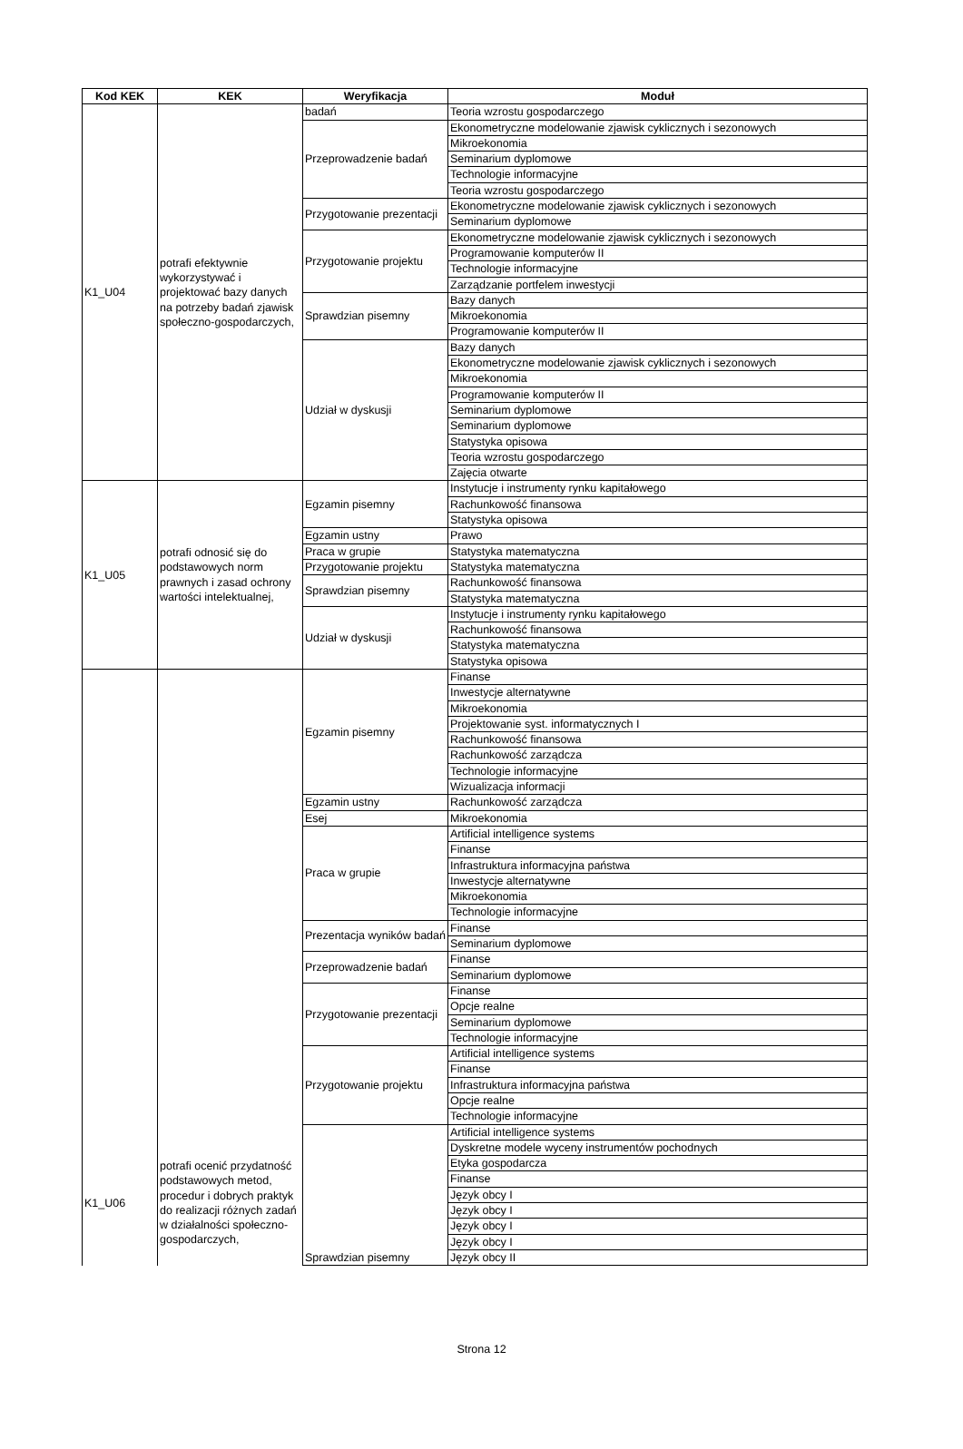| Kod KEK | KEK | Weryfikacja | Moduł |
| --- | --- | --- | --- |
| K1_U04 | potrafi efektywnie wykorzystywać i projektować bazy danych na potrzeby badań zjawisk społeczno-gospodarczych, | badań | Teoria wzrostu gospodarczego |
| | | Przeprowadzenie badań | Ekonometryczne modelowanie zjawisk cyklicznych i sezonowych |
| | | | Mikroekonomia |
| | | | Seminarium dyplomowe |
| | | | Technologie informacyjne |
| | | | Teoria wzrostu gospodarczego |
| | | Przygotowanie prezentacji | Ekonometryczne modelowanie zjawisk cyklicznych i sezonowych |
| | | | Seminarium dyplomowe |
| | | Przygotowanie projektu | Ekonometryczne modelowanie zjawisk cyklicznych i sezonowych |
| | | | Programowanie komputerów II |
| | | | Technologie informacyjne |
| | | | Zarządzanie portfelem inwestycji |
| | | Sprawdzian pisemny | Bazy danych |
| | | | Mikroekonomia |
| | | | Programowanie komputerów II |
| | | Udział w dyskusji | Bazy danych |
| | | | Ekonometryczne modelowanie zjawisk cyklicznych i sezonowych |
| | | | Mikroekonomia |
| | | | Programowanie komputerów II |
| | | | Seminarium dyplomowe |
| | | | Seminarium dyplomowe |
| | | | Statystyka opisowa |
| | | | Teoria wzrostu gospodarczego |
| | | | Zajęcia otwarte |
| K1_U05 | potrafi odnosić się do podstawowych norm prawnych i zasad ochrony wartości intelektualnej, | Egzamin pisemny | Instytucje i instrumenty rynku kapitałowego |
| | | | Rachunkowość finansowa |
| | | | Statystyka opisowa |
| | | Egzamin ustny | Prawo |
| | | Praca w grupie | Statystyka matematyczna |
| | | Przygotowanie projektu | Statystyka matematyczna |
| | | Sprawdzian pisemny | Rachunkowość finansowa |
| | | | Statystyka matematyczna |
| | | Udział w dyskusji | Instytucje i instrumenty rynku kapitałowego |
| | | | Rachunkowość finansowa |
| | | | Statystyka matematyczna |
| | | | Statystyka opisowa |
| K1_U06 | potrafi ocenić przydatność podstawowych metod, procedur i dobrych praktyk do realizacji różnych zadań w działalności społeczno-gospodarczych, | Egzamin pisemny | Finanse |
| | | | Inwestycje alternatywne |
| | | | Mikroekonomia |
| | | | Projektowanie syst. informatycznych I |
| | | | Rachunkowość finansowa |
| | | | Rachunkowość zarządcza |
| | | | Technologie informacyjne |
| | | | Wizualizacja informacji |
| | | Egzamin ustny | Rachunkowość zarządcza |
| | | Esej | Mikroekonomia |
| | | Praca w grupie | Artificial intelligence systems |
| | | | Finanse |
| | | | Infrastruktura informacyjna państwa |
| | | | Inwestycje alternatywne |
| | | | Mikroekonomia |
| | | | Technologie informacyjne |
| | | Prezentacja wyników badań | Finanse |
| | | | Seminarium dyplomowe |
| | | Przeprowadzenie badań | Finanse |
| | | | Seminarium dyplomowe |
| | | Przygotowanie prezentacji | Finanse |
| | | | Opcje realne |
| | | | Seminarium dyplomowe |
| | | | Technologie informacyjne |
| | | Przygotowanie projektu | Artificial intelligence systems |
| | | | Finanse |
| | | | Infrastruktura informacyjna państwa |
| | | | Opcje realne |
| | | | Technologie informacyjne |
| | | Sprawdzian pisemny | Artificial intelligence systems |
| | | | Dyskretne modele wyceny instrumentów pochodnych |
| | | | Etyka gospodarcza |
| | | | Finanse |
| | | | Język obcy I |
| | | | Język obcy I |
| | | | Język obcy I |
| | | | Język obcy I |
| | | | Język obcy II |
Strona 12